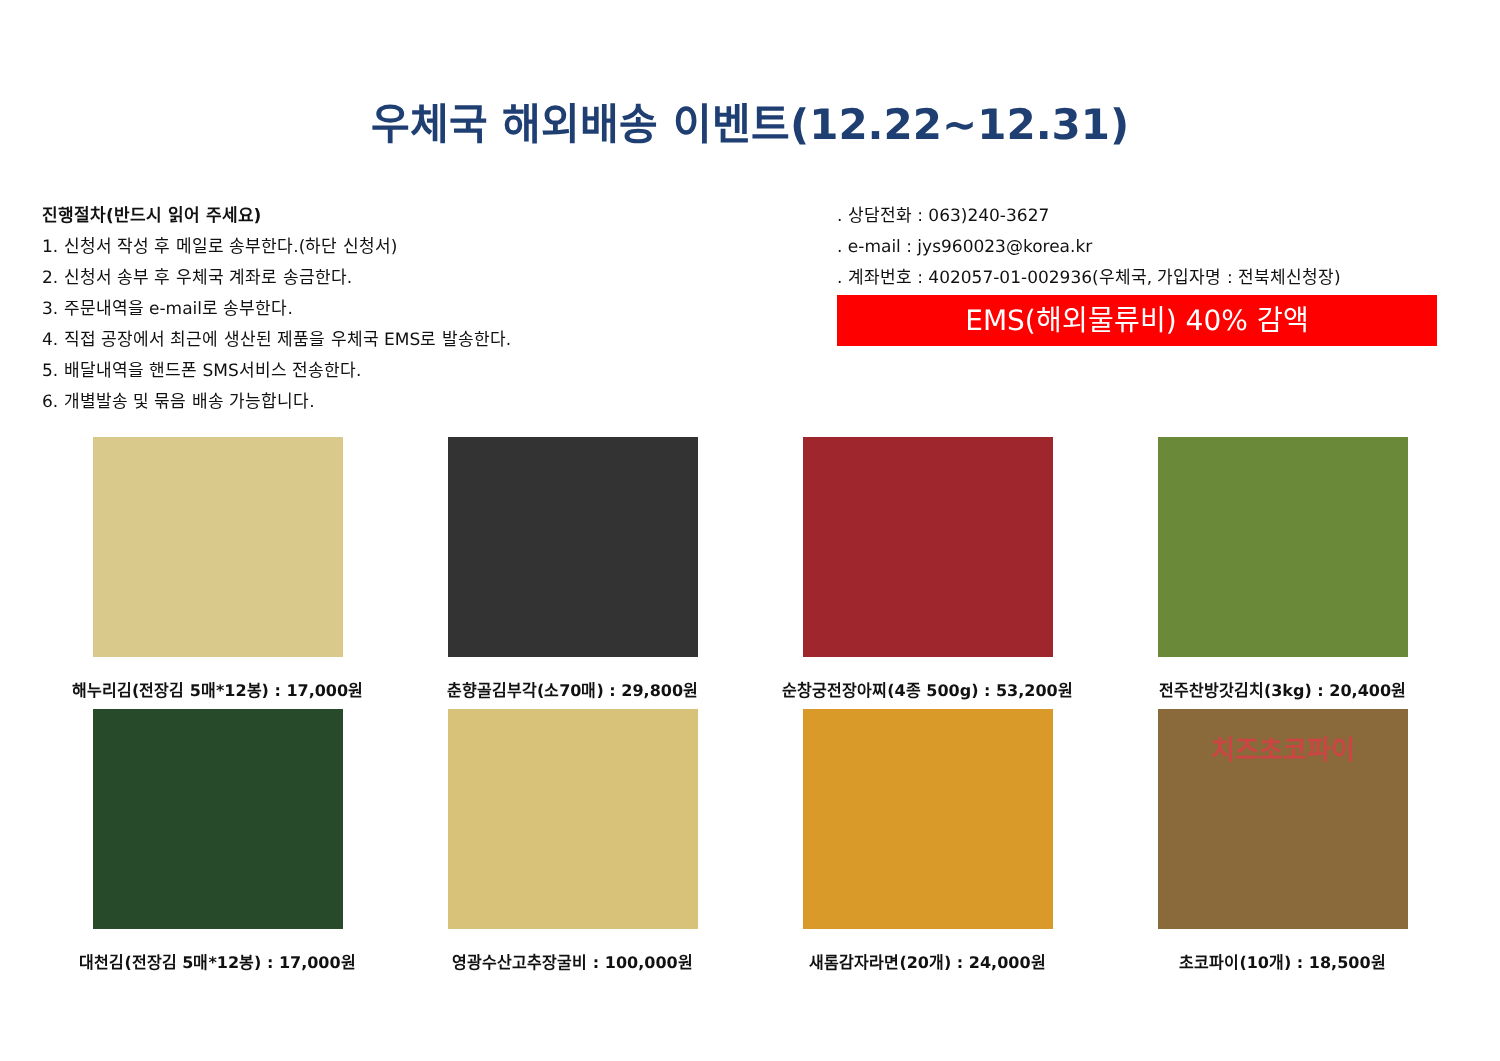우체국 해외배송 이벤트(12.22~12.31)
진행절차(반드시 읽어 주세요)
1. 신청서 작성 후 메일로 송부한다.(하단 신청서)
2. 신청서 송부 후 우체국 계좌로 송금한다.
3. 주문내역을 e-mail로 송부한다.
4. 직접 공장에서 최근에 생산된 제품을 우체국 EMS로 발송한다.
5. 배달내역을 핸드폰 SMS서비스 전송한다.
6. 개별발송 및 묶음 배송 가능합니다.
. 상담전화 : 063)240-3627
. e-mail : jys960023@korea.kr
. 계좌번호 : 402057-01-002936(우체국, 가입자명 : 전북체신청장)
EMS(해외물류비) 40% 감액
해누리김(전장김 5매*12봉) : 17,000원
춘향골김부각(소70매) : 29,800원
순창궁전장아찌(4종 500g) : 53,200원
전주찬방갓김치(3kg) : 20,400원
대천김(전장김 5매*12봉) : 17,000원
영광수산고추장굴비 : 100,000원
새롬감자라면(20개) : 24,000원
치즈초코파이
초코파이(10개) : 18,500원